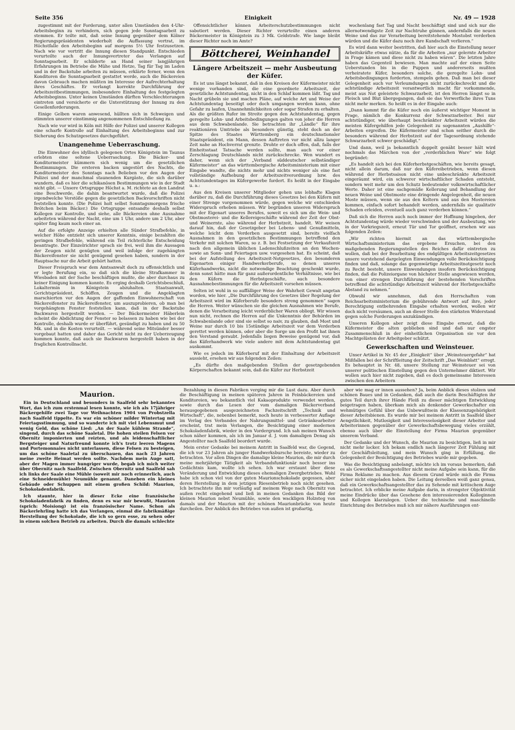Seite 356 Einigkeit Nr. 49 — 1928
zugestimmt mit der Forderung, unter allen Umständen den 4-Uhr-Arbeitsbeginn zu verhindern, sich gegen jede Sonntagsarbeit zu stemmen. Er teilte mit, daß seine Innung gegenüber dem Kölner Regierungspräsidenten wiederholt die Auffassung vertrat, im Höchstfalle den Arbeitsbeginn auf morgens 5½ Uhr festzusetzen. Nach wie vor vertritt die Innung diesen Standpunkt. Entschieden verurteilte auch der Innungsvertreter das Verlangen auf Sonntagsarbeit. Er schilderte an Hand seiner langjährigen Erfahrungen im Betriebe die Mühe und Hetze, Tag für Tag im Laden und in der Backstube arbeiten zu müssen, erklärte ferner, wenn den Konditoren die Sonntagsarbeit gestattet werde, auch die Bäckereien davon Gebrauch machen müßten im Interesse der Aufrechterhaltung ihres Geschäftes. Er verlangt korrekte Durchführung der Arbeitszeitbestimmungen, insbesondere Einhaltung des festgelegten Arbeitsbeginns. Unter keinen Umständen dürften Verschlechterungen eintreten und versicherte er die Unterstützung der Innung zu den Gesellenforderungen.
Einige Gelben waren anwesend, hüllten sich in Schweigen und stimmten unserer einstimmig angenommenen Entschließung zu.
Nach wie vor wird in Köln mit Hilfe der Polizei und unserer Kollegen eine scharfe Kontrolle auf Einhaltung des Arbeitsbeginns und zur Sicherung des Schutzgesetzes durchgeführt.
Unangenehme Ueberraschung.
Die Einwohner des idyllisch gelegenen Ortes Königstein im Taunus erlebten eine seltene Ueberraschung. Die Bäcker- und Konditormeister kümmern sich wenig um die gesetzlichen Bestimmungen. Die ersteren backen ungestört des Nachts, die Konditormeister des Sonntags nach Belieben vor den Augen der Polizei und der manchmal staunenden Kurgäste, die sich darüber wundern, daß es hier die schikanösen Bestimmungen wie in der Stadt nicht gibt. — Unsere Ortsgruppe Höchst a. M. richtete an den Landrat eine Beschwerde, die dahin beantwortet wurde, daß die Polizei irgendwelche Verstöße gegen die gesetzlichen Backvorschriften nicht feststellen konnte. (Die Polizei holt selbst Sonntagsmorgens frische Brötchen beim Bäcker.) Die Ortsgruppe entsandte deshalb selbst Kollegen zur Kontrolle, und siehe, alle Bäckereien ohne Ausnahme arbeiteten während der Nacht, eine um 1 Uhr, andere um 2 Uhr, aber später fing kaum noch einer an.
Auf die erfolgte Anzeige erhielten alle Sünder Strafbefehle, in welcher Höhe entzieht sich unserer Kenntnis, einige bezahlten die geringen Strafbefehle, während ein Teil richterliche Entscheidung beantragte. Der Einzelrichter sprach sie frei, weil ihm die Aussagen der Zeugen nicht genügten und weil infolge der zugehängten Bäckereifenster sie nicht genügend gesehen haben, sondern in der Hauptsache nur die Arbeit gehört hatten.
Dieser Freispruch war dem Amtsanwalt doch zu offensichtlich und er legte Berufung ein, so daß sich die kleine Strafkammer in Wiesbaden mit der Sache beschäftigen mußte, die aber durchaus zu keiner Einigung kommen konnte. Es erging deshalb Gerichtsbeschluß, Lokaltermin in Königstein abzuhalten. Staatsanwalt, Gerichtspräsident, Schöffen, Zeugen und die Angeklagten marschierten vor den Augen der gaffenden Einwohnerschaft von Bäckereifenster zu Bäckereifenster, um auszuprobieren, ob man bei vorgehängtem Fenster feststellen kann, daß in der Backstube Backwaren hergestellt werden. — Der Bäckermeister Häberlein scheint die Abdichtung der Fenster so belassen zu haben wie bei der Kontrolle, deshalb wurde er überführt, gesündigt zu haben und zu 50 Mk. und in die Kosten verurteilt. — während seine Mitsünder besser vorgebaut hatten und daher das Gericht nicht zu der Ueberzeugung kommen konnte, daß auch sie Backwaren hergestellt haben in der fraglichen Kontrollnacht.
Offensichtlicher können Arbeiterschutzbestimmungen nicht sabotiert werden. Dieser Richter verurteilte einen anderen Bäckermeister in Königstein zu 3 Mk. Geldstrafe. Wie lange bleibt dieser Richter noch im Amte?
Böttcherei, Weinhandel
Längere Arbeitszeit — mehr Ausbeutung der Küfer.
Es ist uns längst bekannt, daß in den Kreisen der Küfermeister nicht wenige vorhanden sind, die eine geordnete Arbeitszeit, der gesetzliche Achtstundentag, nicht in den Schlaf kommen läßt. Tag und Nacht grübeln sie und machen Pläne, auf welche Art und Weise der Achtstundentag beseitigt oder doch umgangen werden kann, ohne Gefahr zu laufen, Unannehmlichkeiten oder sogar Strafen zu erhalten. Als die größten Rufer im Streite gegen den Achtstundentag, gegen geregelte Lohn- und Arbeitsbedingungen galten von jeher die Herren aus dem Schwabenlande. Sie betrachten ihr „Ländle“ für ihre reaktionären Umtriebe als besonders günstig, steht doch an der Spitze des Staates Württemberg ein deutschnationaler Staatspräsident, ein Mann, dessen Auftreten vor nicht allzu langer Zeit nahe an Hochverrat grenzte. Drohte er doch offen, daß, falls der Einheitsstaat Tatsache werden sollte, man auch vor einer Zerschlagung Deutschlands nicht zurückschrecke. Wen wundert es daher, wenn sich der „Verband süddeutscher selbständiger Küfermeister“ an das württembergische Arbeitsministerium mit einer Eingabe wandte, die nichts mehr und nichts weniger als eine fast vollständige Aufhebung der Arbeitszeitverordnung bzw. des Achtstundentages im Küfergewerbe fordert. Es heißt in der Eingabe u. a.:
Aus den Kreisen unserer Mitglieder gehen uns lebhafte Klagen darüber zu, daß die Durchführung dieses Gesetzes bei den Küfern mit einer Strenge vorgenommen würde, gegen welche wir entschieden Widerspruch erheben müssen. Wir begründen unseren Widerspruch mit der Eigenart unseres Berufes, soweit es sich um die Wein- und Obstmosterei- und die Kellereigeschäfte während der Zeit der Obst- und Weinernte, also während der Herbstzeit, handelt. Wir weisen darauf hin, daß der Gesetzgeber bei Lebens- und Genußmitteln, welche leicht dem Verderben ausgesetzt sind, bereits vielfach Ausnahmen in den gesetzlichen Bestimmungen betreffend den Verkehr mit solchen Waren, so z. B. bei Festsetzung der Verkaufszeit nach den allgemein üblichen Ladenschlußzeiten an den Wochen- sowie an Sonn- und Feiertagen usw. vorgesehen hat. Es scheint, daß bei der Aufstellung des Arbeitszeit-Notgesetzes, den besonderen Eigenarten einiger Handwerkerberufe, so denen unseres Küferhandwerks, nicht die notwendige Beachtung geschenkt wurde, denn sonst hätte man für ganz außerordentliche Verhältnisse, wie bei den Küfern die Herbstgeschäfte, auch besondere Ausnahmebestimmungen für die Arbeitszeit vorsehen müssen.
Selten ist wohl in so auffälliger Weise der Wahrheit Gewalt angetan worden, wie hier. „Die Durchführung des Gesetzes über Regelung der Arbeitszeit wird im Küferberufe besonders streng genommen“ sagen die Herren. Weiter wünschen sie die gleichen Ausnahmen wie Berufe, denen die Verarbeitung leicht verderblicher Waren obliegt. Wir wissen nun nicht, rechnen die Herren auf die Unkenntnis der Behörden im Schwabenlande oder sind sie selbst so naiv, zu glauben, daß Most und Weine nur durch 10 bis 15stündige Arbeitszeit vor dem Verderben gerettet werden können, oder aber die Sorge um den Profit hat ihnen den Verstand geraubt. Jedenfalls liegen Beweise genügend vor, daß das Küferhandwerk wie viele andere mit dem Achtstundentag gut auskommt.
Wie es jedoch im Küferberuf mit der Einhaltung der Arbeitszeit aussieht, ersehen wir aus folgenden Zeilen:
„Es dürfte den maßgebenden Stellen der gesetzgebenden Körperschaften bekannt sein, daß die Küfer zur Herbstzeit
wochenlang fast Tag und Nacht beschäftigt sind und sich nur die allernotwendigste Zeit zur Nachtruhe gönnen, andernfalls die neuen Weine und das zur Verarbeitung bereitstehende Mostobst verderben würden und die Küfer dazu noch ihre Kundschaft verlieren.“
Es wird dann weiter bestritten, daß hier auch die Einstellung neuer Arbeitskräfte etwas nütze, da für die Arbeiten „nur gelernte Arbeiter in Frage kämen und diese nicht zu haben wären“. Die letzten Jahre haben das Gegenteil bewiesen. Man machte auf der einen Seite Ueberstunden bis in die Puppen und andererseits mußten verheiratete Küfer, besonders solche, die geregelte Lohn- und Arbeitsbedingungen forderten, stempeln gehen. Daß man bei dieser Gelegenheit auch vor Verleumdungen nicht zurückschreckt und die achtstündige Arbeitszeit verantwortlich macht für vorkommende, meist aus Not geleistete Schwarzarbeit, ist den Herren längst so in Fleisch und Blut übergegangen, daß sie das Verwerfliche ihres Tuns nicht mehr merken. So heißt es in der Eingabe auch:
„Dann kommt für die Küfer noch ein äußerst wichtiger Moment in Frage, nämlich die Konkurrenz der Schwarzarbeiter. Bei nur achtstündiger, wie überhaupt beschränkter Arbeitszeit würden die meisten Küfergehilfen jede Gelegenheit zu sogenannten „Aushilfe“-Arbeiten ergreifen. Die Küfermeister sind schon seither durch die besonders während der Herbstzeit auf der Tagesordnung stehende Schwarzarbeit schwer geschädigt.“
Und dann, weil ja bekanntlich doppelt genäht besser hält wird nochmals das Märchen von der „verderblichen Ware“ wie folgt begründet:
„Es handelt sich bei den Küferherbstgeschäften, wie bereits gesagt, nicht allein darum, daß nur den Küfereibetrieben, wenn diesen während der Herbstsaison nicht eine unbeschränkte Arbeitszeit eingeräumt wird, ein schwerer wirtschaftlicher Schaden entsteht, sondern weit mehr um den Schutz bedeutender volkswirtschaftlicher Werte. Daher ist eine sachgemäße Kellerung und Behandlung der neuen Weine und Obstmoste eine dringende Angelegenheit, die neuen Moste müssen, wenn sie aus den Keltern und aus den Mostereien kommen, einfach sofort behandelt werden, andernfalls sie qualitativ Schaden erleiden, eventuell auch ganz verderben können.“
Daß sich die Herren auch noch immer der Hoffnung hingeben, der Achtstundentag würde wieder verschwinden und der Ausbeutung, wie in der Vorkriegszeit, erneut Tür und Tor geöffnet, ersehen wir aus folgenden Zeilen:
„Wir richten hiermit an das württembergische Wirtschaftsministerium das ergebene Ersuchen, bei den maßgebenden Regierungsstellen des Reiches dafür eintreten zu wollen, daß bei der Bearbeitung des endgültigen Arbeitszeitgesetzes unsere vorstehend dargelegten Einwendungen volle Berücksichtigung finden und daß, solange das gegenwärtige Arbeitszeitnotgesetz noch zu Recht besteht, unsere Einwendungen insofern Berücksichtigung finden, daß die Polizeiorgane von höchster Stelle angewiesen werden, von einer strengen Durchführung der bestehenden Vorschriften betreffend die achtstündige Arbeitszeit während der Herbstgeschäfte Abstand zu nehmen.“
Obwohl wir annehmen, daß den Herrschaften vom Reichsarbeitsministerium die gebührende Antwort auf ihre, jeder Berechtigung entbehrenden Eingabe erhalten werden, wollen wir doch nicht versäumen, auch an dieser Stelle den stärksten Widerstand gegen solche Forderungen anzukündigen.
Unseren Kollegen aber zeigt diese Eingabe erneut, daß die Küfermeister die alten geblieben sind und daß nur engster Zusammenschluß in der einheitlichen Organisation sie vor den Machtgelüsten der Arbeitgeber schützt.
Gewerkschaften und Weinsteuer.
Unser Artikel in Nr. 45 der „Einigkeit“ über „Weinsteuergefahr“ hat Mißfallen bei der Schriftleitung der Zeitschrift „Das Weinblatt“ erregt. Es behauptet in Nr. 48, unsere Stellung zur Weinsteuer sei von unserer politischen Einstellung gegen den Unternehmer diktiert. Wir wollen auch hier nicht zugeben, daß es doch gemeinsame Interessen zwischen den Arbeitern
Maurion.
Ein in Deutschland und besonders in Saalfeld sehr bekanntes Wort, das ich zum erstenmal lesen konnte, wie ich als 17jähriger Bäckergehilfe zwei Tage vor Weihnachten 1904 von Probstzella nach Saalfeld tippelte. Es war ein schöner milder Wintertag mit Feiertagsstimmung, und so wanderte ich mit viel Lebensmut und wenig Geld, das schöne Lied: „An der Saale kühlem Strande“, singend, durch das schöne Saaletal. Die hohen steilen Felsen vor Obernitz imponierten und reizten, und als leidenschaftlicher Bergsteiger und Naturfreund konnte ich's trotz leeren Magens und Portemonnaies nicht unterlassen, diese Felsen zu besteigen, um das schöne Saaletal zu überschauen, das nach 23 Jahren meine zweite Heimat werden sollte. Nachdem mein Auge satt, aber der Magen immer hungriger wurde, begab ich mich weiter über Obernitz nach Saalfeld. Zwischen Obernitz und Saalfeld sah ich links der Saale eine Mühle (soweit mir noch erinnerlich, auch eine Schneidemühle) Neumühle genannt. Daneben ein kleines Gebäude oder Schuppen mit einem großen Schild: Maurion, Schokoladenfabrik.
Ich staunte, hier in dieser Ecke eine französische Schokoladenfabrik zu finden, denn es war mir bewußt, Maurion (sprich: Moisiong) ist ein französischer Name. Schon als Bäckerlehrling hatte ich das Verlangen, einmal die fabrikmäßige Herstellung der Schokolade, die ich so gern esse, zu sehen oder in einem solchen Betrieb zu arbeiten. Durch die damals schlechte
Bezahlung in diesen Fabriken verging mir die Lust dazu. Aber durch die Beschäftigung in meinen späteren Jahren in Feinbäckereien und Konditoreien, wo bekanntlich viel Kakaoprodukte verwendet werden, sowie durch das Lesen der vom damaligen Bäckerverband herausgegebenen ausgezeichneten Fachzeitschrift „Technik und Wirtschaft“, die, nebenbei bemerkt, noch heute in verbesserter Auflage im Verlag des Verbandes der Nahrungsmittel- und Getränkearbeiter erscheint, trat mein Verlangen, die Besichtigung einer modernen Schokoladenfabrik, wieder in den Vordergrund. Ich sah meinen Wunsch schon näher kommen, als ich im Januar d. J. vom damaligen Denag als Angestellter nach Saalfeld beordert wurde.
Mein erster Gedanke bei meinem Antritt in Saalfeld war, die Gegend, die ich vor 23 Jahren als junger Handwerksbursche bereiste, wieder zu betrachten. Vor allen Dingen die damalige kleine Maurion, die mir durch meine mehrjährige Tätigkeit als Verbandsfunktionär noch besser ins Gedächtnis kam, wollte ich sehen. Ich war erstaunt über diese Veränderung und Entwicklung dieses ehemaligen Zwergbetriebes. Wohl habe ich schon viel von der guten Maurionschokolade gegessen, aber deren Herstellung in dem jetzigen Riesenbetrieb noch nicht gesehen. Ich betrachtete ihn mir vorläufig auf meinem Wege nach Obernitz von außen recht eingehend und ließ in meinen Gedanken das Bild der kleinen Maurion nebst Neumühle, sowie den wackligen Holzsteg von damals und der Maurion mit der schönen Maurionbrücke von heute durcheilen. Der Anblick des Betriebes von außen ist großartig,
aber wie mag er innen aussehen? Ja, beim Anblick dieses stolzen und schönen Baues und in Gedanken, daß auch die darin Beschäftigten ihr gutes Teil durch ihrer Hände Fleiß zu dieser mächtigen Entwicklung beigetragen haben, überkam mich als denkender Gewerkschafter ein wehmütiges Gefühl über das Unbewußtsein der Klassenzugehörigkeit dieser Arbeitsbienen. Es wurde mir bei meinem Antritt in Saalfeld über Aengstlichkeit, Mutlosigkeit und Interesselosigkeit dieser Arbeiter und Arbeiterinnen gegenüber der Gewerkschaftsbewegung vieles erzählt, ebenso auch über die Einstellung der Firma Maurion gegenüber unserem Verband.
Der Gedanke und der Wunsch, die Maurion zu besichtigen, ließ in mir nicht mehr locker. Ich bekam endlich nach längerer Zeit Fühlung mit der Geschäftsleitung, und mein Wunsch ging in Erfüllung, die Gelegenheit der Besichtigung des Betriebes wurde mir gegeben.
Was die Besichtigung anbelangt, möchte ich im voraus bemerken, daß es als Gewerkschaftsangestellter nicht meine Aufgabe sein kann, für die Firma Reklame zu machen. Aus diesem Grund würde mich die Firma sicher nicht eingeladen haben. Die Leitung derselben weiß ganz genau, daß ein Gewerkschaftsangestellter das zu Sehende mit kritischem Auge betrachtet. Ich erblicke meine Aufgabe darin, in strengster Objektivität meine Eindrücke über das Gesehene den interessierenden Kolleginnen und Kollegen klarzulegen. Ueber die technische und maschinelle Einrichtung des Betriebes muß ich mir nähere Ausführungen ent-